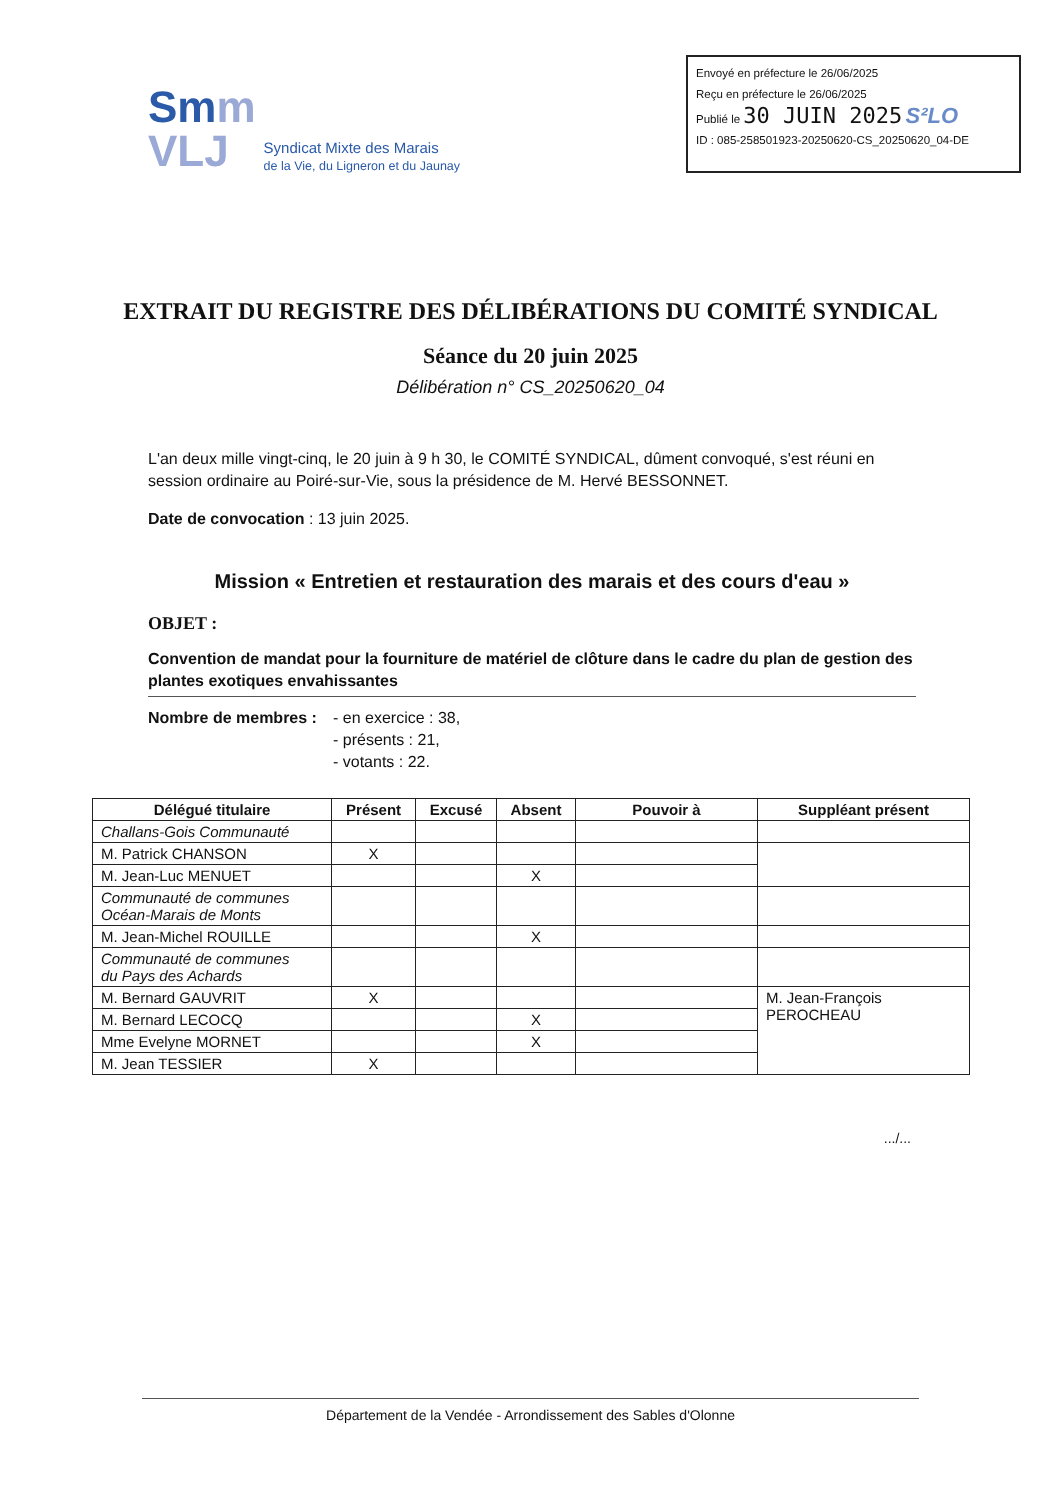Smm
VLJ
Syndicat Mixte des Marais
de la Vie, du Ligneron et du Jaunay
Envoyé en préfecture le 26/06/2025
Reçu en préfecture le 26/06/2025
Publié le 30 JUIN 2025 S²LO
ID : 085-258501923-20250620-CS_20250620_04-DE
EXTRAIT DU REGISTRE DES DÉLIBÉRATIONS DU COMITÉ SYNDICAL
Séance du 20 juin 2025
Délibération n° CS_20250620_04
L'an deux mille vingt-cinq, le 20 juin à 9 h 30, le COMITÉ SYNDICAL, dûment convoqué, s'est réuni en session ordinaire au Poiré-sur-Vie, sous la présidence de M. Hervé BESSONNET.
Date de convocation : 13 juin 2025.
Mission « Entretien et restauration des marais et des cours d'eau »
OBJET :
Convention de mandat pour la fourniture de matériel de clôture dans le cadre du plan de gestion des plantes exotiques envahissantes
Nombre de membres : - en exercice : 38,
- présents : 21,
- votants : 22.
| Délégué titulaire | Présent | Excusé | Absent | Pouvoir à | Suppléant présent |
| --- | --- | --- | --- | --- | --- |
| Challans-Gois Communauté | | | | | |
| M. Patrick CHANSON | X | | | | |
| M. Jean-Luc MENUET | | | X | | |
| Communauté de communes Océan-Marais de Monts | | | | | |
| M. Jean-Michel ROUILLE | | | X | | |
| Communauté de communes du Pays des Achards | | | | | |
| M. Bernard GAUVRIT | X | | | | M. Jean-François PEROCHEAU |
| M. Bernard LECOCQ | | | X | | |
| Mme Evelyne MORNET | | | X | | |
| M. Jean TESSIER | X | | | | |
.../...
Département de la Vendée - Arrondissement des Sables d'Olonne